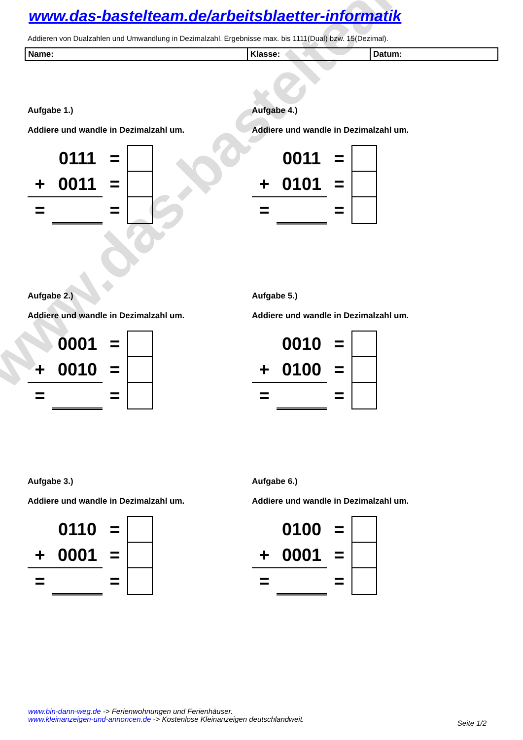www.das-bastelteam.de
www.das-bastelteam.de/arbeitsblaetter-informatik
Addieren von Dualzahlen und Umwandlung in Dezimalzahl. Ergebnisse max. bis 1111(Dual) bzw. 15(Dezimal).
| Name: | Klasse: | Datum: |
Aufgabe 1.)
Addiere und wandle in Dezimalzahl um.
| | 0111 | = | |
| + | 0011 | = | |
| = | | = | |
Aufgabe 4.)
Addiere und wandle in Dezimalzahl um.
| | 0011 | = | |
| + | 0101 | = | |
| = | | = | |
Aufgabe 2.)
Addiere und wandle in Dezimalzahl um.
| | 0001 | = | |
| + | 0010 | = | |
| = | | = | |
Aufgabe 5.)
Addiere und wandle in Dezimalzahl um.
| | 0010 | = | |
| + | 0100 | = | |
| = | | = | |
Aufgabe 3.)
Addiere und wandle in Dezimalzahl um.
| | 0110 | = | |
| + | 0001 | = | |
| = | | = | |
Aufgabe 6.)
Addiere und wandle in Dezimalzahl um.
| | 0100 | = | |
| + | 0001 | = | |
| = | | = | |
www.bin-dann-weg.de -> Ferienwohnungen und Ferienhäuser.
www.kleinanzeigen-und-annoncen.de -> Kostenlose Kleinanzeigen deutschlandweit.
Seite 1/2